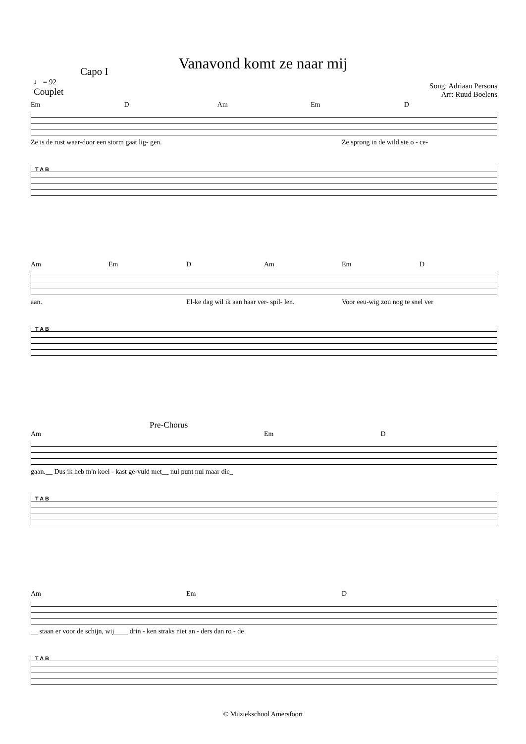Vanavond komt ze naar mij
Capo I
♩ = 92
Couplet
Song: Adriaan Persons
Arr: Ruud Boelens
Em D Am Em D
Ze is de rust waar-door een storm gaat lig- gen. Ze sprong in de wild ste o - ce-
T A B
Am Em D Am Em D
aan. El-ke dag wil ik aan haar ver- spil- len. Voor eeu-wig zou nog te snel ver
T A B
Pre-Chorus
Am Em D
gaan.__ Dus ik heb m'n koel - kast ge-vuld met__ nul punt nul maar die_
T A B
Am Em D
__ staan er voor de schijn, wij____ drin - ken straks niet an - ders dan ro - de
T A B
© Muziekschool Amersfoort